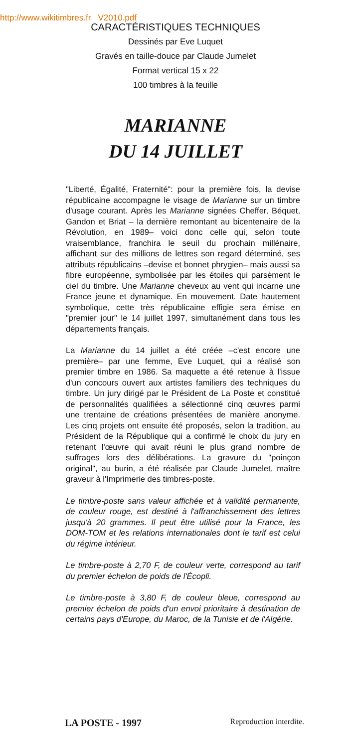http://www.wikitimbres.fr V2010.pdf
CARACTÉRISTIQUES TECHNIQUES
Dessinés par Eve Luquet
Gravés en taille-douce par Claude Jumelet
Format vertical 15 x 22
100 timbres à la feuille
MARIANNE
DU 14 JUILLET
"Liberté, Égalité, Fraternité": pour la première fois, la devise républicaine accompagne le visage de Marianne sur un timbre d'usage courant. Après les Marianne signées Cheffer, Béquet, Gandon et Briat – la dernière remontant au bicentenaire de la Révolution, en 1989– voici donc celle qui, selon toute vraisemblance, franchira le seuil du prochain millénaire, affichant sur des millions de lettres son regard déterminé, ses attributs républicains –devise et bonnet phrygien– mais aussi sa fibre européenne, symbolisée par les étoiles qui parsèment le ciel du timbre. Une Marianne cheveux au vent qui incarne une France jeune et dynamique. En mouvement. Date hautement symbolique, cette très républicaine effigie sera émise en "premier jour" le 14 juillet 1997, simultanément dans tous les départements français.
La Marianne du 14 juillet a été créée –c'est encore une première– par une femme, Eve Luquet, qui a réalisé son premier timbre en 1986. Sa maquette a été retenue à l'issue d'un concours ouvert aux artistes familiers des techniques du timbre. Un jury dirigé par le Président de La Poste et constitué de personnalités qualifiées a sélectionné cinq œuvres parmi une trentaine de créations présentées de manière anonyme. Les cinq projets ont ensuite été proposés, selon la tradition, au Président de la République qui a confirmé le choix du jury en retenant l'œuvre qui avait réuni le plus grand nombre de suffrages lors des délibérations. La gravure du "poinçon original", au burin, a été réalisée par Claude Jumelet, maître graveur à l'Imprimerie des timbres-poste.
Le timbre-poste sans valeur affichée et à validité permanente, de couleur rouge, est destiné à l'affranchissement des lettres jusqu'à 20 grammes. Il peut être utilisé pour la France, les DOM-TOM et les relations internationales dont le tarif est celui du régime intérieur.
Le timbre-poste à 2,70 F, de couleur verte, correspond au tarif du premier échelon de poids de l'Écopli.
Le timbre-poste à 3,80 F, de couleur bleue, correspond au premier échelon de poids d'un envoi prioritaire à destination de certains pays d'Europe, du Maroc, de la Tunisie et de l'Algérie.
LA POSTE - 1997 Reproduction interdite.